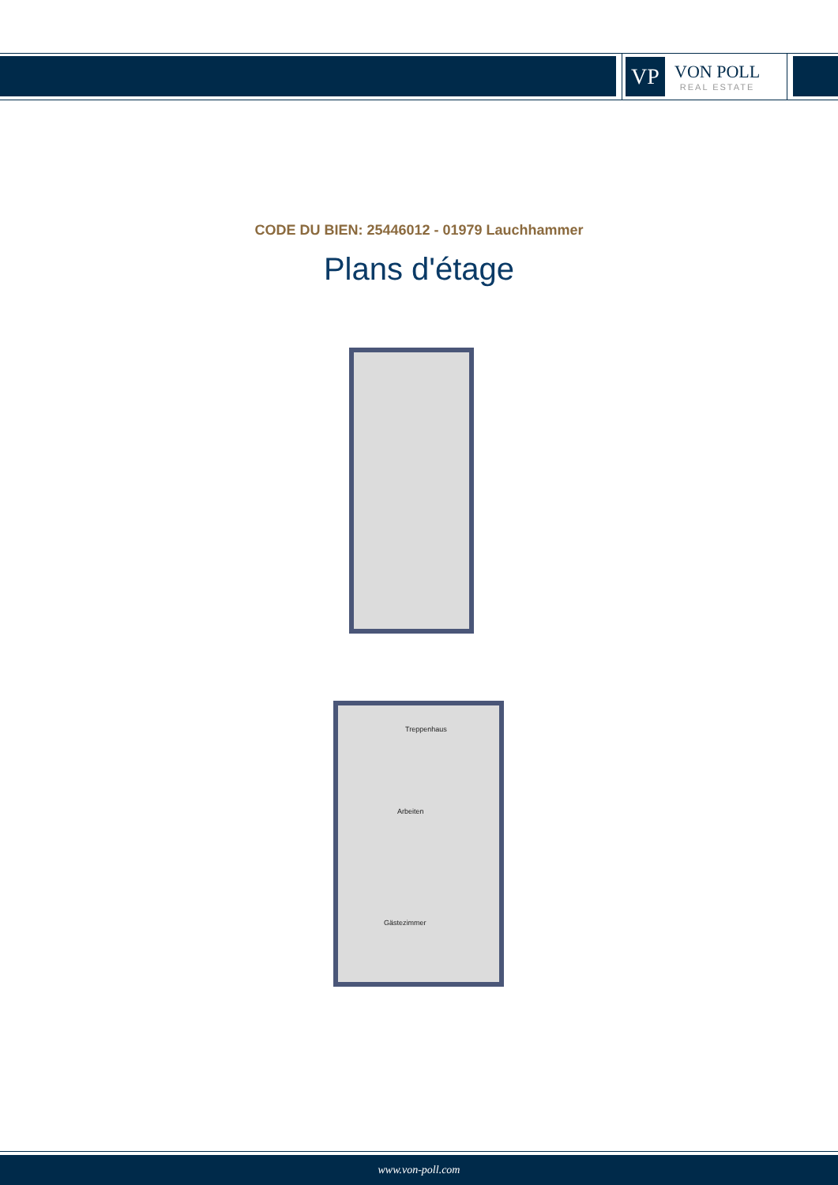VP
VON POLL
REAL ESTATE
CODE DU BIEN: 25446012 - 01979 Lauchhammer
Plans d'étage
Treppenhaus
Arbeiten
Gästezimmer
www.von-poll.com